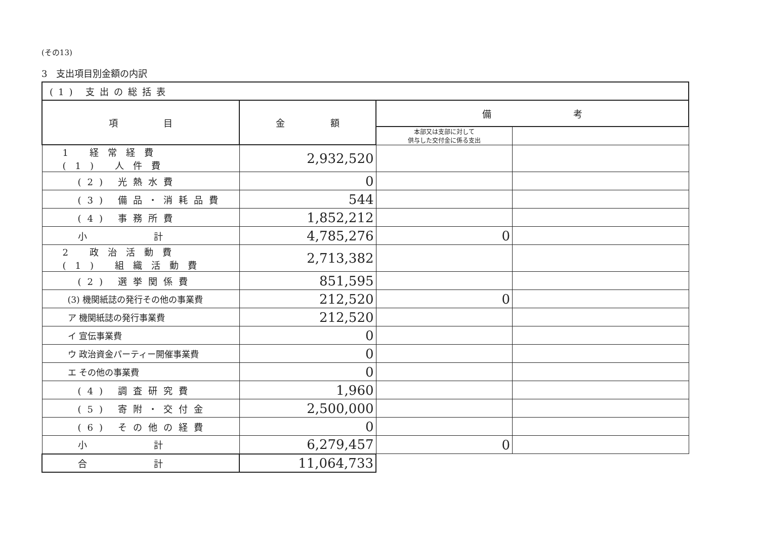(その13)
3　支出項目別金額の内訳
| (1) 支出の総括表 | | | |
| 項 目 | 金 額 | 備 考 | |
| | | 本部又は支部に対して 供与した交付金に係る支出 | |
| 1 経常経費 (1) 人件費 | 2,932,520 | | |
| (2) 光熱水費 | 0 | | |
| (3) 備品・消耗品費 | 544 | | |
| (4) 事務所費 | 1,852,212 | | |
| 小 計 | 4,785,276 | 0 | |
| 2 政治活動費 (1) 組織活動費 | 2,713,382 | | |
| (2) 選挙関係費 | 851,595 | | |
| (3) 機関紙誌の発行その他の事業費 | 212,520 | 0 | |
| ア 機関紙誌の発行事業費 | 212,520 | | |
| イ 宣伝事業費 | 0 | | |
| ウ 政治資金パーティー開催事業費 | 0 | | |
| エ その他の事業費 | 0 | | |
| (4) 調査研究費 | 1,960 | | |
| (5) 寄附・交付金 | 2,500,000 | | |
| (6) その他の経費 | 0 | | |
| 小 計 | 6,279,457 | 0 | |
| 合 計 | 11,064,733 | | |